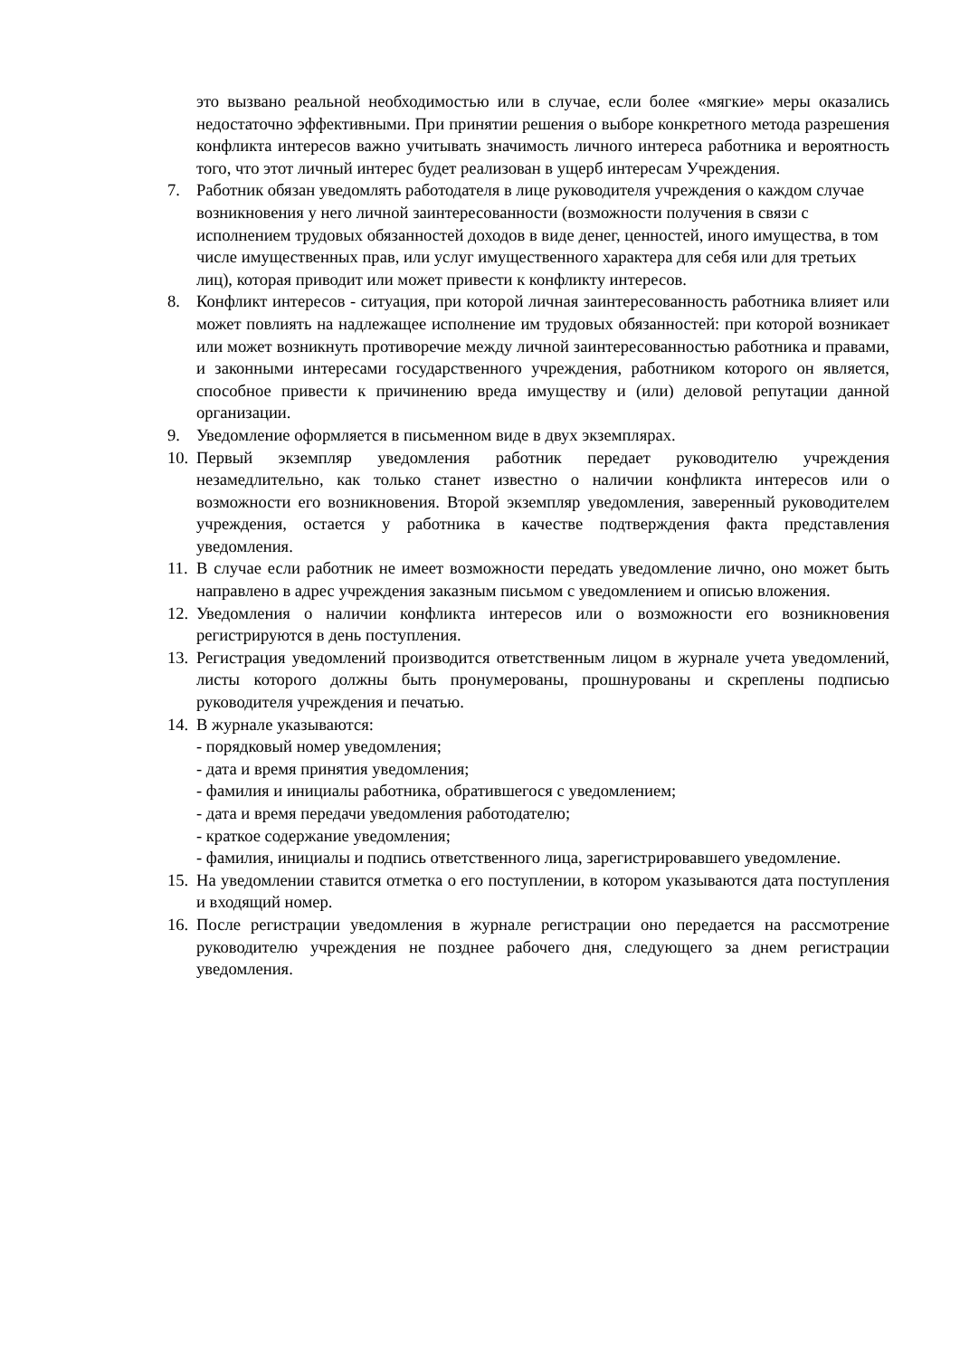это вызвано реальной необходимостью или в случае, если более «мягкие» меры оказались недостаточно эффективными. При принятии решения о выборе конкретного метода разрешения конфликта интересов важно учитывать значимость личного интереса работника и вероятность того, что этот личный интерес будет реализован в ущерб интересам Учреждения.
7. Работник обязан уведомлять работодателя в лице руководителя учреждения о каждом случае возникновения у него личной заинтересованности (возможности получения в связи с исполнением трудовых обязанностей доходов в виде денег, ценностей, иного имущества, в том числе имущественных прав, или услуг имущественного характера для себя или для третьих лиц), которая приводит или может привести к конфликту интересов.
8. Конфликт интересов - ситуация, при которой личная заинтересованность работника влияет или может повлиять на надлежащее исполнение им трудовых обязанностей: при которой возникает или может возникнуть противоречие между личной заинтересованностью работника и правами, и законными интересами государственного учреждения, работником которого он является, способное привести к причинению вреда имуществу и (или) деловой репутации данной организации.
9. Уведомление оформляется в письменном виде в двух экземплярах.
10. Первый экземпляр уведомления работник передает руководителю учреждения незамедлительно, как только станет известно о наличии конфликта интересов или о возможности его возникновения. Второй экземпляр уведомления, заверенный руководителем учреждения, остается у работника в качестве подтверждения факта представления уведомления.
11. В случае если работник не имеет возможности передать уведомление лично, оно может быть направлено в адрес учреждения заказным письмом с уведомлением и описью вложения.
12. Уведомления о наличии конфликта интересов или о возможности его возникновения регистрируются в день поступления.
13. Регистрация уведомлений производится ответственным лицом в журнале учета уведомлений, листы которого должны быть пронумерованы, прошнурованы и скреплены подписью руководителя учреждения и печатью.
14. В журнале указываются:
- порядковый номер уведомления;
- дата и время принятия уведомления;
- фамилия и инициалы работника, обратившегося с уведомлением;
- дата и время передачи уведомления работодателю;
- краткое содержание уведомления;
- фамилия, инициалы и подпись ответственного лица, зарегистрировавшего уведомление.
15. На уведомлении ставится отметка о его поступлении, в котором указываются дата поступления и входящий номер.
16. После регистрации уведомления в журнале регистрации оно передается на рассмотрение руководителю учреждения не позднее рабочего дня, следующего за днем регистрации уведомления.